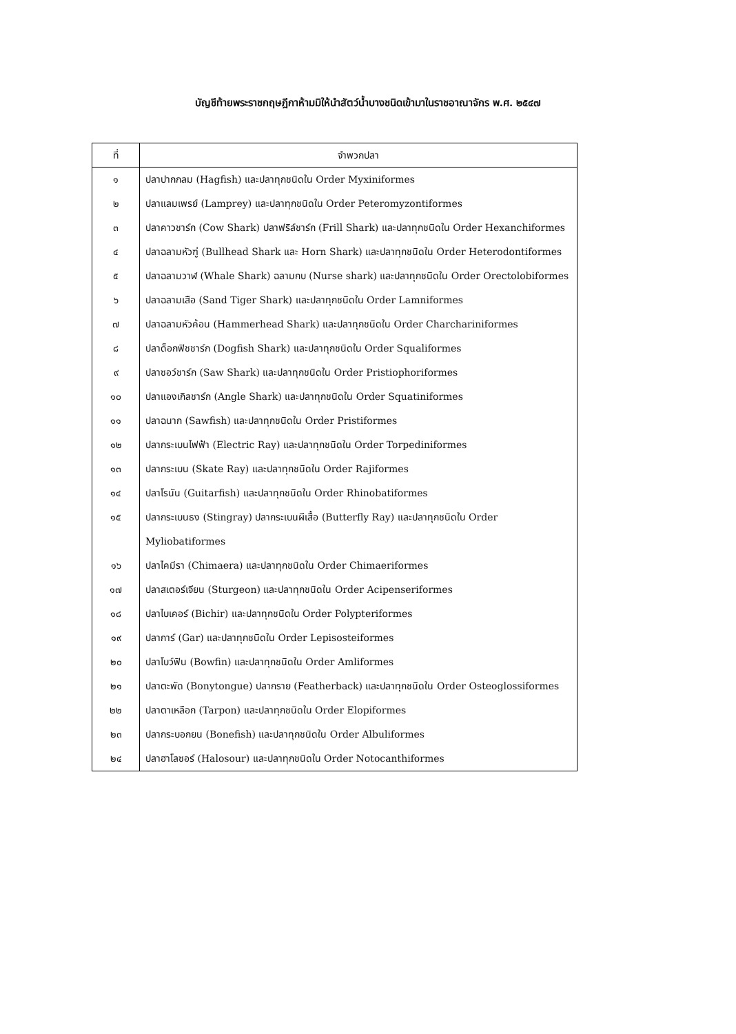บัญชีท้ายพระราชกฤษฎีกาห้ามมิให้นำสัตว์น้ำบางชนิดเข้ามาในราชอาณาจักร พ.ศ. ๒๕๔๗
| ที่ | จำพวกปลา |
| --- | --- |
| ๑ | ปลาปากกลม (Hagfish) และปลาทุกชนิดใน Order Myxiniformes |
| ๒ | ปลาแลมเพรย์ (Lamprey) และปลาทุกชนิดใน Order Peteromyzontiformes |
| ๓ | ปลาคาวชาร์ก (Cow Shark) ปลาฟริล์ชาร์ก (Frill Shark) และปลาทุกชนิดใน Order Hexanchiformes |
| ๔ | ปลาฉลามหัวฑู่ (Bullhead Shark และ Horn Shark) และปลาทุกชนิดใน Order Heterodontiformes |
| ๕ | ปลาฉลามวาฬ (Whale Shark) ฉลามกบ (Nurse shark) และปลาทุกชนิดใน Order Orectolobiformes |
| ๖ | ปลาฉลามเสือ (Sand Tiger Shark) และปลาทุกชนิดใน Order Lamniformes |
| ๗ | ปลาฉลามหัวค้อน (Hammerhead Shark) และปลาทุกชนิดใน Order Charchariniformes |
| ๘ | ปลาด็อกฟิชชาร์ก (Dogfish Shark) และปลาทุกชนิดใน Order Squaliformes |
| ๙ | ปลาซอว์ชาร์ก (Saw Shark) และปลาทุกชนิดใน Order Pristiophoriformes |
| ๑๐ | ปลาแองเกิลชาร์ก (Angle Shark) และปลาทุกชนิดใน Order Squatiniformes |
| ๑๑ | ปลาฉนาก (Sawfish) และปลาทุกชนิดใน Order Pristiformes |
| ๑๒ | ปลากระเบนไฟฟ้า (Electric Ray) และปลาทุกชนิดใน Order Torpediniformes |
| ๑๓ | ปลากระเบน (Skate Ray) และปลาทุกชนิดใน Order Rajiformes |
| ๑๔ | ปลาโรนัน (Guitarfish) และปลาทุกชนิดใน Order Rhinobatiformes |
| ๑๕ | ปลากระเบนธง (Stingray) ปลากระเบนผีเสื้อ (Butterfly Ray) และปลาทุกชนิดใน Order Myliobatiformes |
| ๑๖ | ปลาไคมีรา (Chimaera) และปลาทุกชนิดใน Order Chimaeriformes |
| ๑๗ | ปลาสเตอร์เจียน (Sturgeon) และปลาทุกชนิดใน Order Acipenseriformes |
| ๑๘ | ปลาไบเคอร์ (Bichir) และปลาทุกชนิดใน Order Polypteriformes |
| ๑๙ | ปลาการ์ (Gar) และปลาทุกชนิดใน Order Lepisosteiformes |
| ๒๐ | ปลาโบว์ฟิน (Bowfin) และปลาทุกชนิดใน Order Amliformes |
| ๒๑ | ปลาตะพัด (Bonytongue) ปลากราย (Featherback) และปลาทุกชนิดใน Order Osteoglossiformes |
| ๒๒ | ปลาตาเหลือก (Tarpon) และปลาทุกชนิดใน Order Elopiformes |
| ๒๓ | ปลากระบอกยน (Bonefish) และปลาทุกชนิดใน Order Albuliformes |
| ๒๔ | ปลาฮาโลซอร์ (Halosour) และปลาทุกชนิดใน Order Notocanthiformes |